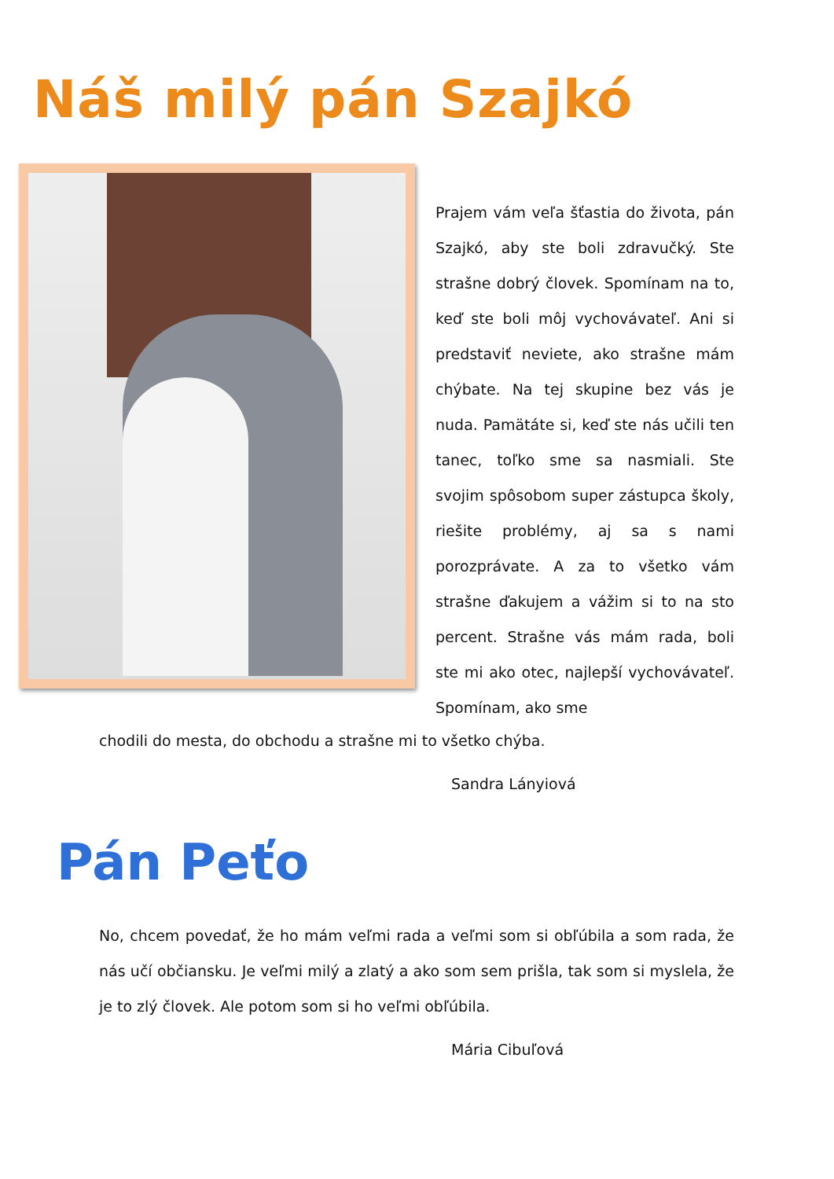Náš milý pán Szajkó
Prajem vám veľa šťastia do života, pán Szajkó, aby ste boli zdravučký. Ste strašne dobrý človek. Spomínam na to, keď ste boli môj vychovávateľ. Ani si predstaviť neviete, ako strašne mám chýbate. Na tej skupine bez vás je nuda. Pamätáte si, keď ste nás učili ten tanec, toľko sme sa nasmiali. Ste svojim spôsobom super zástupca školy, riešite problémy, aj sa s nami porozprávate. A za to všetko vám strašne ďakujem a vážim si to na sto percent. Strašne vás mám rada, boli ste mi ako otec, najlepší vychovávateľ. Spomínam, ako sme
chodili do mesta, do obchodu a strašne mi to všetko chýba.
Sandra Lányiová
Pán Peťo
No, chcem povedať, že ho mám veľmi rada a veľmi som si obľúbila a som rada, že nás učí občiansku. Je veľmi milý a zlatý a ako som sem prišla, tak som si myslela, že je to zlý človek. Ale potom som si ho veľmi obľúbila.
Mária Cibuľová